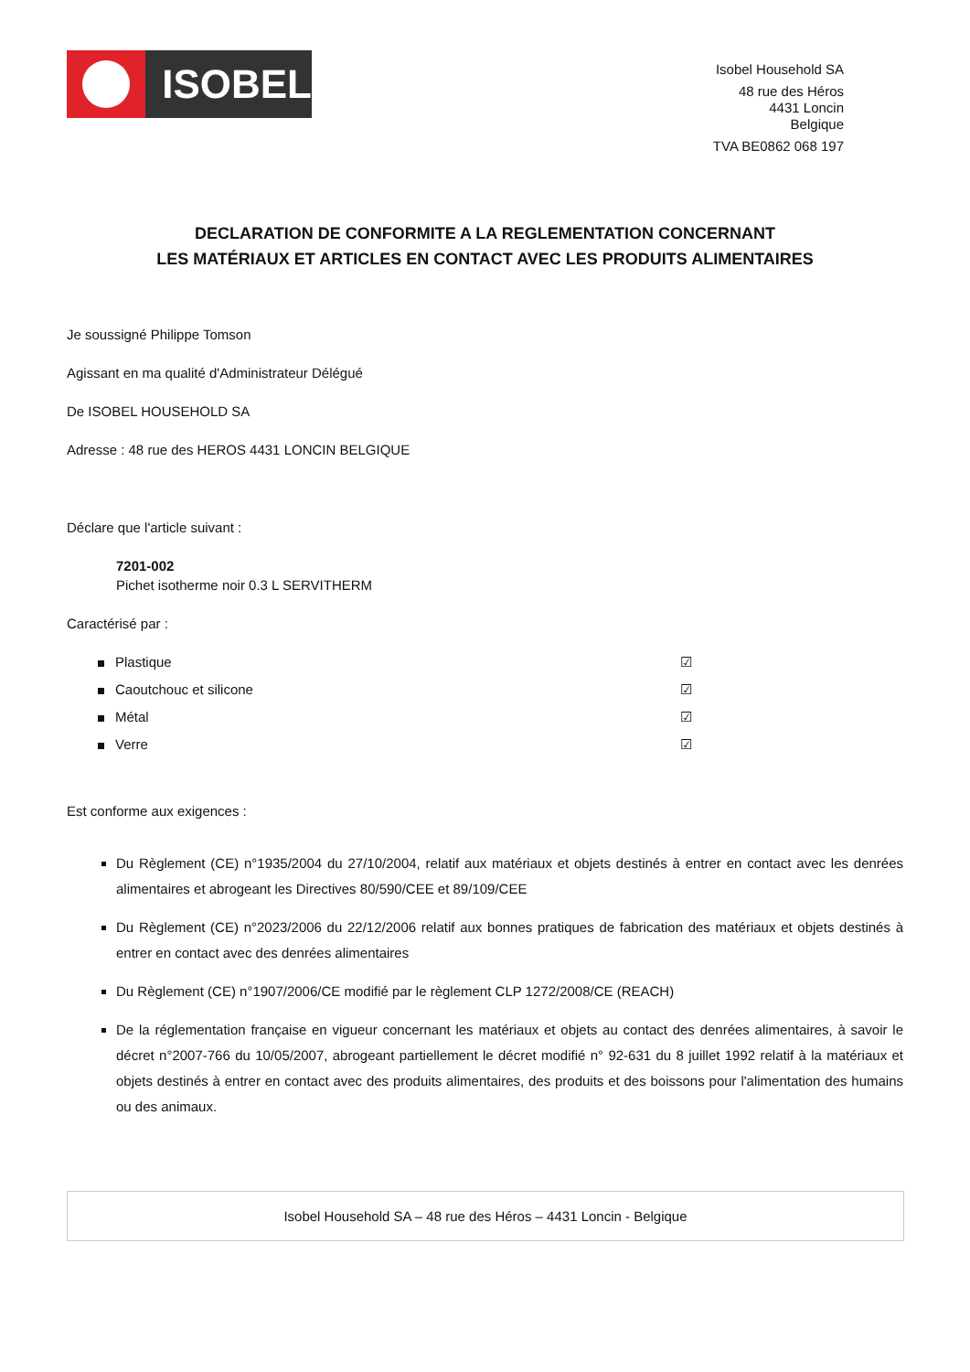ISOBEL
Isobel Household SA
48 rue des Héros
4431 Loncin
Belgique
TVA BE0862 068 197
DECLARATION DE CONFORMITE A LA REGLEMENTATION CONCERNANT
LES MATÉRIAUX ET ARTICLES EN CONTACT AVEC LES PRODUITS ALIMENTAIRES
Je soussigné Philippe Tomson
Agissant en ma qualité d'Administrateur Délégué
De ISOBEL HOUSEHOLD SA
Adresse : 48 rue des HEROS 4431 LONCIN BELGIQUE
Déclare que l'article suivant :
7201-002
Pichet isotherme noir 0.3 L SERVITHERM
Caractérisé par :
Plastique ☑
Caoutchouc et silicone ☑
Métal ☑
Verre ☑
Est conforme aux exigences :
Du Règlement (CE) n°1935/2004 du 27/10/2004, relatif aux matériaux et objets destinés à entrer en contact avec les denrées alimentaires et abrogeant les Directives 80/590/CEE et 89/109/CEE
Du Règlement (CE) n°2023/2006 du 22/12/2006 relatif aux bonnes pratiques de fabrication des matériaux et objets destinés à entrer en contact avec des denrées alimentaires
Du Règlement (CE) n°1907/2006/CE modifié par le règlement CLP 1272/2008/CE (REACH)
De la réglementation française en vigueur concernant les matériaux et objets au contact des denrées alimentaires, à savoir le décret n°2007-766 du 10/05/2007, abrogeant partiellement le décret modifié n° 92-631 du 8 juillet 1992 relatif à la matériaux et objets destinés à entrer en contact avec des produits alimentaires, des produits et des boissons pour l'alimentation des humains ou des animaux.
Isobel Household SA – 48 rue des Héros – 4431 Loncin - Belgique